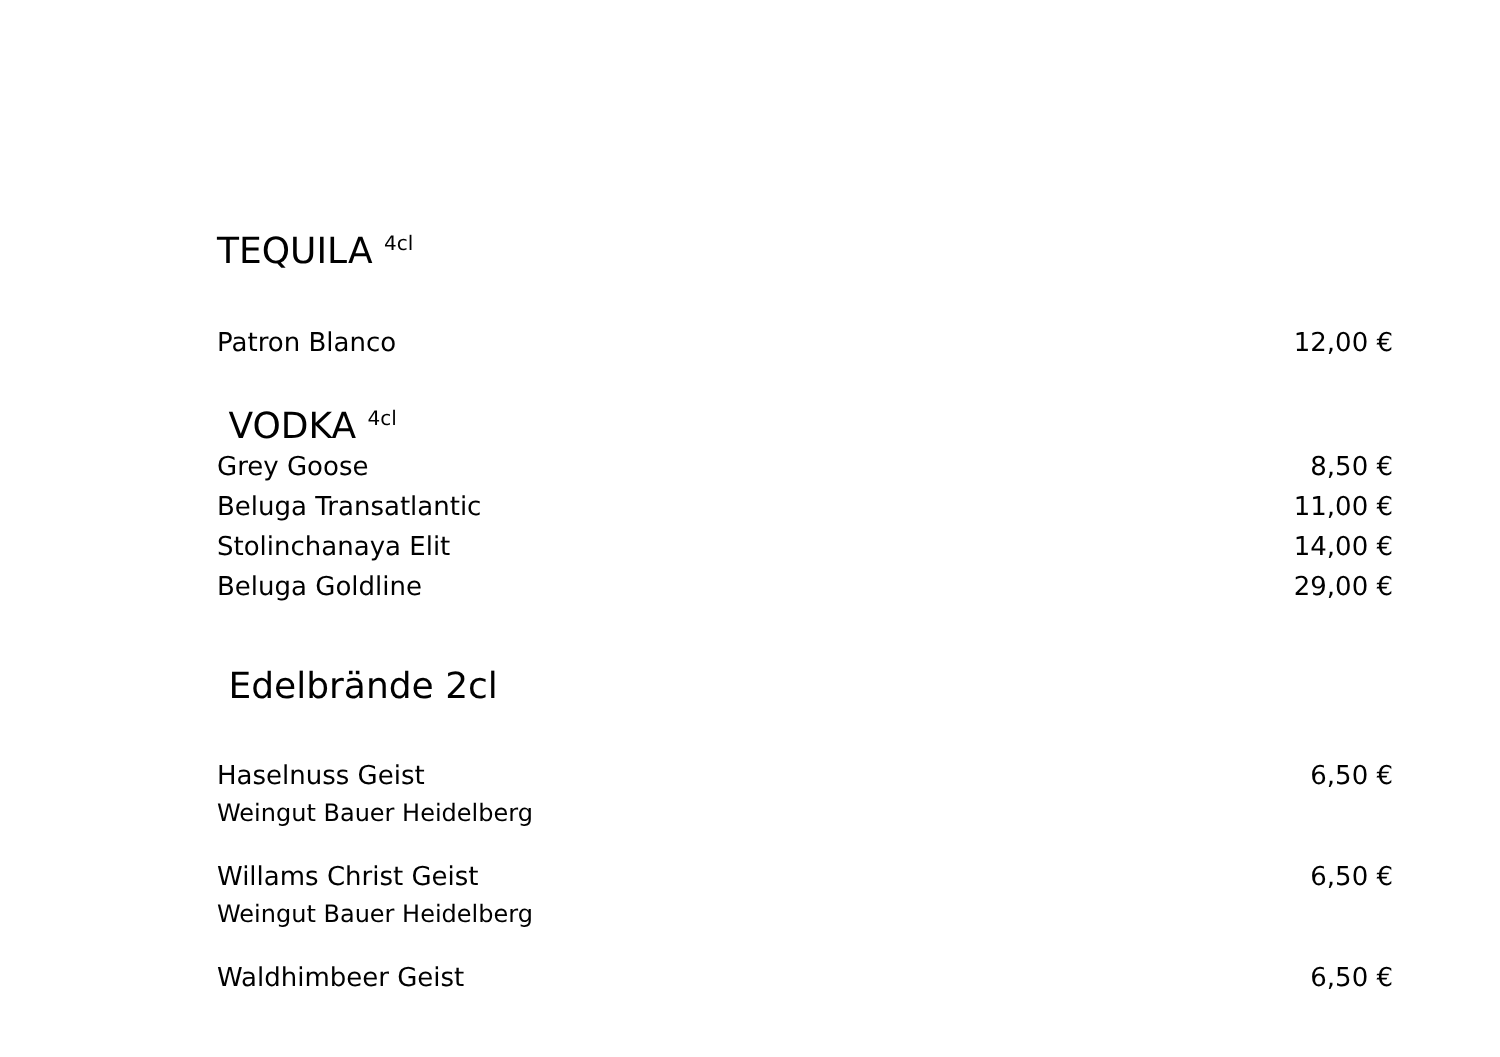TEQUILA <sup>4cl</sup>
Patron Blanco 12,00 €
VODKA <sup>4cl</sup>
Grey Goose 8,50 €
Beluga Transatlantic 11,00 €
Stolinchanaya Elit 14,00 €
Beluga Goldline 29,00 €
Edelbrände 2cl
Haselnuss Geist 6,50 €
Weingut Bauer Heidelberg
Willams Christ Geist 6,50 €
Weingut Bauer Heidelberg
Waldhimbeer Geist 6,50 €